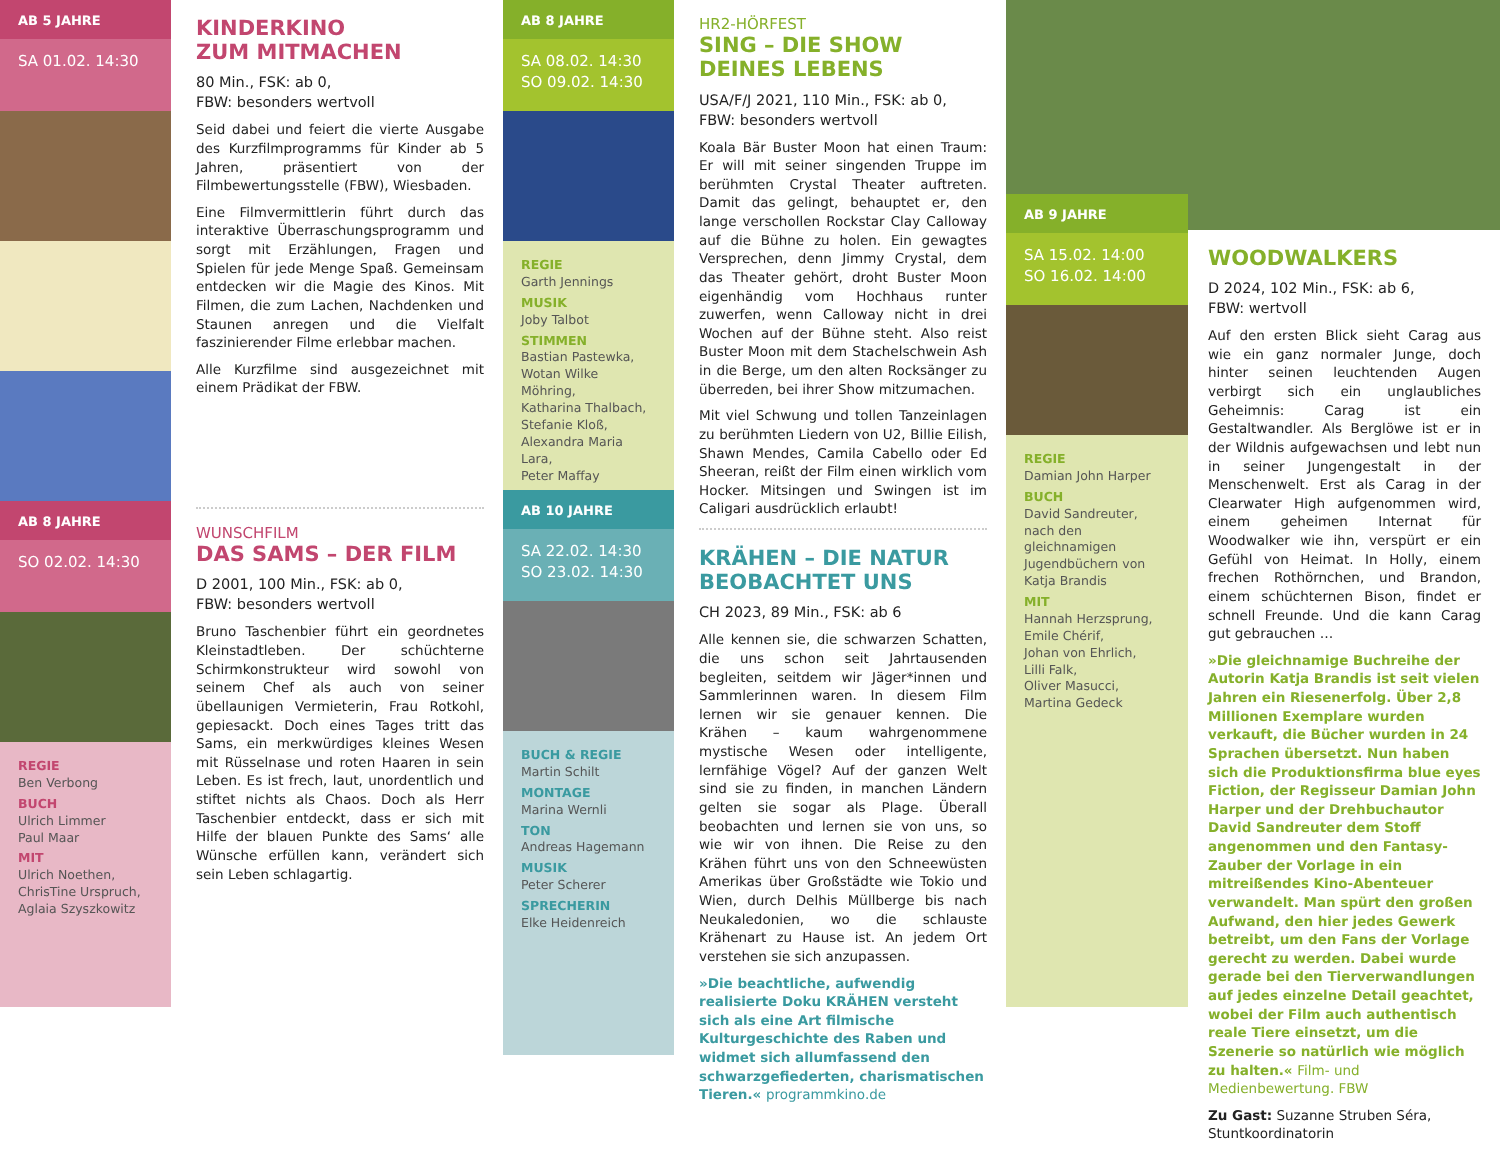AB 5 JAHRE
SA 01.02. 14:30
AB 8 JAHRE
SO 02.02. 14:30
REGIE
Ben Verbong
BUCH
Ulrich Limmer
Paul Maar
MIT
Ulrich Noethen,
ChrisTine Urspruch,
Aglaia Szyszkowitz
KINDERKINO
ZUM MITMACHEN
80 Min., FSK: ab 0,
FBW: besonders wertvoll
Seid dabei und feiert die vierte Ausgabe des Kurzfilmprogramms für Kinder ab 5 Jahren, präsentiert von der Filmbewertungsstelle (FBW), Wiesbaden.
Eine Filmvermittlerin führt durch das interaktive Überraschungsprogramm und sorgt mit Erzählungen, Fragen und Spielen für jede Menge Spaß. Gemeinsam entdecken wir die Magie des Kinos. Mit Filmen, die zum Lachen, Nachdenken und Staunen anregen und die Vielfalt faszinierender Filme erlebbar machen.
Alle Kurzfilme sind ausgezeichnet mit einem Prädikat der FBW.
WUNSCHFILM
DAS SAMS – DER FILM
D 2001, 100 Min., FSK: ab 0,
FBW: besonders wertvoll
Bruno Taschenbier führt ein geordnetes Kleinstadtleben. Der schüchterne Schirmkonstrukteur wird sowohl von seinem Chef als auch von seiner übellaunigen Vermieterin, Frau Rotkohl, gepiesackt. Doch eines Tages tritt das Sams, ein merkwürdiges kleines Wesen mit Rüsselnase und roten Haaren in sein Leben. Es ist frech, laut, unordentlich und stiftet nichts als Chaos. Doch als Herr Taschenbier entdeckt, dass er sich mit Hilfe der blauen Punkte des Sams‘ alle Wünsche erfüllen kann, verändert sich sein Leben schlagartig.
AB 8 JAHRE
SA 08.02. 14:30
SO 09.02. 14:30
REGIE
Garth Jennings
MUSIK
Joby Talbot
STIMMEN
Bastian Pastewka,
Wotan Wilke Möhring,
Katharina Thalbach,
Stefanie Kloß,
Alexandra Maria Lara,
Peter Maffay
AB 10 JAHRE
SA 22.02. 14:30
SO 23.02. 14:30
BUCH & REGIE
Martin Schilt
MONTAGE
Marina Wernli
TON
Andreas Hagemann
MUSIK
Peter Scherer
SPRECHERIN
Elke Heidenreich
HR2-HÖRFEST
SING – DIE SHOW DEINES LEBENS
USA/F/J 2021, 110 Min., FSK: ab 0,
FBW: besonders wertvoll
Koala Bär Buster Moon hat einen Traum: Er will mit seiner singenden Truppe im berühmten Crystal Theater auftreten. Damit das gelingt, behauptet er, den lange verschollen Rockstar Clay Calloway auf die Bühne zu holen. Ein gewagtes Versprechen, denn Jimmy Crystal, dem das Theater gehört, droht Buster Moon eigenhändig vom Hochhaus runter zuwerfen, wenn Calloway nicht in drei Wochen auf der Bühne steht. Also reist Buster Moon mit dem Stachelschwein Ash in die Berge, um den alten Rocksänger zu überreden, bei ihrer Show mitzumachen.
Mit viel Schwung und tollen Tanzeinlagen zu berühmten Liedern von U2, Billie Eilish, Shawn Mendes, Camila Cabello oder Ed Sheeran, reißt der Film einen wirklich vom Hocker. Mitsingen und Swingen ist im Caligari ausdrücklich erlaubt!
KRÄHEN – DIE NATUR BEOBACHTET UNS
CH 2023, 89 Min., FSK: ab 6
Alle kennen sie, die schwarzen Schatten, die uns schon seit Jahrtausenden begleiten, seitdem wir Jäger*innen und Sammlerinnen waren. In diesem Film lernen wir sie genauer kennen. Die Krähen – kaum wahrgenommene mystische Wesen oder intelligente, lernfähige Vögel? Auf der ganzen Welt sind sie zu finden, in manchen Ländern gelten sie sogar als Plage. Überall beobachten und lernen sie von uns, so wie wir von ihnen. Die Reise zu den Krähen führt uns von den Schneewüsten Amerikas über Großstädte wie Tokio und Wien, durch Delhis Müllberge bis nach Neukaledonien, wo die schlauste Krähenart zu Hause ist. An jedem Ort verstehen sie sich anzupassen.
»Die beachtliche, aufwendig realisierte Doku KRÄHEN versteht sich als eine Art filmische Kulturgeschichte des Raben und widmet sich allumfassend den schwarzgefiederten, charismatischen Tieren.« programmkino.de
AB 9 JAHRE
SA 15.02. 14:00
SO 16.02. 14:00
REGIE
Damian John Harper
BUCH
David Sandreuter,
nach den gleichnamigen Jugendbüchern von Katja Brandis
MIT
Hannah Herzsprung,
Emile Chérif,
Johan von Ehrlich,
Lilli Falk,
Oliver Masucci,
Martina Gedeck
WOODWALKERS
D 2024, 102 Min., FSK: ab 6,
FBW: wertvoll
Auf den ersten Blick sieht Carag aus wie ein ganz normaler Junge, doch hinter seinen leuchtenden Augen verbirgt sich ein unglaubliches Geheimnis: Carag ist ein Gestaltwandler. Als Berglöwe ist er in der Wildnis aufgewachsen und lebt nun in seiner Jungengestalt in der Menschenwelt. Erst als Carag in der Clearwater High aufgenommen wird, einem geheimen Internat für Woodwalker wie ihn, verspürt er ein Gefühl von Heimat. In Holly, einem frechen Rothörnchen, und Brandon, einem schüchternen Bison, findet er schnell Freunde. Und die kann Carag gut gebrauchen …
»Die gleichnamige Buchreihe der Autorin Katja Brandis ist seit vielen Jahren ein Riesenerfolg. Über 2,8 Millionen Exemplare wurden verkauft, die Bücher wurden in 24 Sprachen übersetzt. Nun haben sich die Produktionsfirma blue eyes Fiction, der Regisseur Damian John Harper und der Drehbuchautor David Sandreuter dem Stoff angenommen und den Fantasy-Zauber der Vorlage in ein mitreißendes Kino-Abenteuer verwandelt. Man spürt den großen Aufwand, den hier jedes Gewerk betreibt, um den Fans der Vorlage gerecht zu werden. Dabei wurde gerade bei den Tierverwandlungen auf jedes einzelne Detail geachtet, wobei der Film auch authentisch reale Tiere einsetzt, um die Szenerie so natürlich wie möglich zu halten.« Film- und Medienbewertung. FBW
Zu Gast: Suzanne Struben Séra, Stuntkoordinatorin